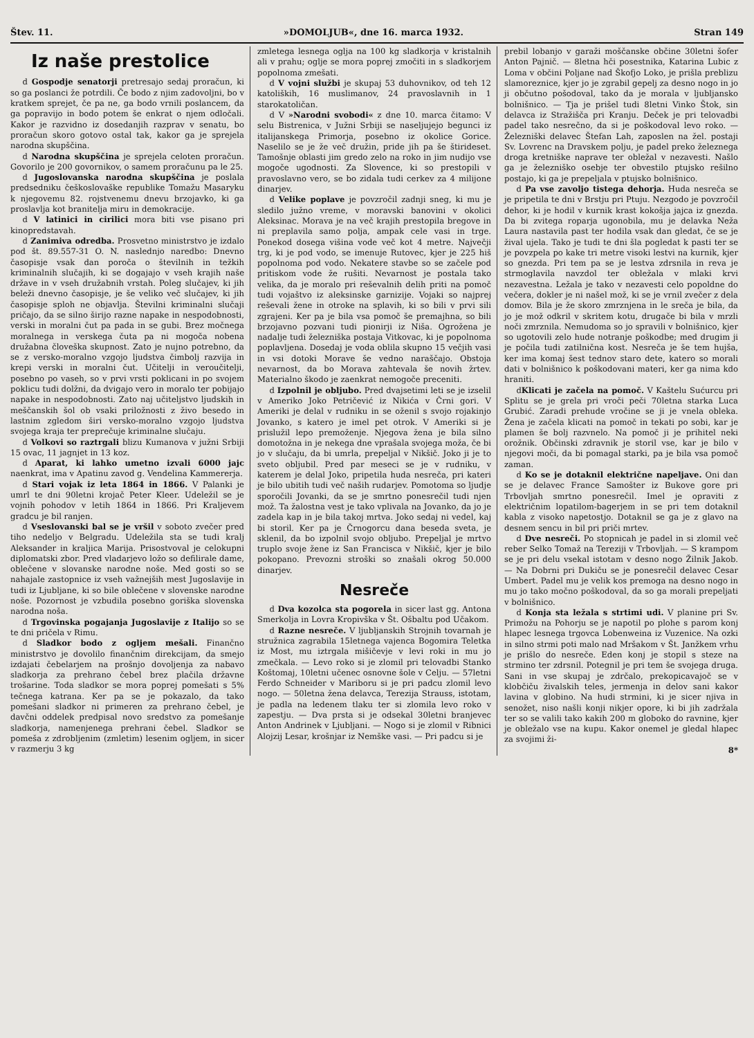Štev. 11. »DOMOLJUB«, dne 16. marca 1932. Stran 149
Iz naše prestolice
d Gospodje senatorji pretresajo sedaj proračun, ki so ga poslanci že potrdili. Če bodo z njim zadovoljni, bo v kratkem sprejet, če pa ne, ga bodo vrnili poslancem, da ga popravijo in bodo potem še enkrat o njem odločali. Kakor je razvidno iz dosedanjih razprav v senatu, bo proračun skoro gotovo ostal tak, kakor ga je sprejela narodna skupščina.
d Narodna skupščina je sprejela celoten proračun. Govorilo je 200 govornikov, o samem proračunu pa le 25.
d Jugoslovanska narodna skupščina je poslala predsedniku češkoslovaške republike Tomažu Masaryku k njegovemu 82. rojstvenemu dnevu brzojavko, ki ga proslavlja kot branitelja miru in demokracije.
d V latinici in cirilici mora biti vse pisano pri kinopredstavah.
d Zanimiva odredba. Prosvetno ministrstvo je izdalo pod št. 89.557-31 O. N. naslednjo naredbo: Dnevno časopisje vsak dan poroča o številnih in težkih kriminalnih slučajih, ki se dogajajo v vseh krajih naše države in v vseh družabnih vrstah. Poleg slučajev, ki jih beleži dnevno časopisje, je še veliko več slučajev, ki jih časopisje sploh ne objavlja. Številni kriminalni slučaji pričajo, da se silno širijo razne napake in nespodobnosti, verski in moralni čut pa pada in se gubi. Brez močnega moralnega in verskega čuta pa ni mogoča nobena družabna človeška skupnost. Zato je nujno potrebno, da se z versko-moralno vzgojo ljudstva čimbolj razvija in krepi verski in moralni čut. Učitelji in veroučitelji, posebno po vaseh, so v prvi vrsti poklicani in po svojem poklicu tudi dolžni, da dvigajo vero in moralo ter pobijajo napake in nespodobnosti. Zato naj učiteljstvo ljudskih in meščanskih šol ob vsaki priložnosti z živo besedo in lastnim zgledom širi versko-moralno vzgojo ljudstva svojega kraja ter preprečuje kriminalne slučaju.
d Volkovi so raztrgali blizu Kumanova v južni Srbiji 15 ovac, 11 jagnjet in 13 koz.
d Aparat, ki lahko umetno izvali 6000 jajc naenkrat, ima v Apatinu zavod g. Vendelina Kammererja.
d Stari vojak iz leta 1864 in 1866. V Palanki je umrl te dni 90letni krojač Peter Kleer. Udeležil se je vojnih pohodov v letih 1864 in 1866. Pri Kraljevem gradcu je bil ranjen.
d Vseslovanski bal se je vršil v soboto zvečer pred tiho nedeljo v Belgradu. Udeležila sta se tudi kralj Aleksander in kraljica Marija. Prisostvoval je celokupni diplomatski zbor. Pred vladarjevo ložo so defilirale dame, oblečene v slovanske narodne noše. Med gosti so se nahajale zastopnice iz vseh važnejših mest Jugoslavije in tudi iz Ljubljane, ki so bile oblečene v slovenske narodne noše. Pozornost je vzbudila posebno goriška slovenska narodna noša.
d Trgovinska pogajanja Jugoslavije z Italijo so se te dni pričela v Rimu.
d Sladkor bodo z ogljem mešali. Finančno ministrstvo je dovolilo finančnim direkcijam, da smejo izdajati čebelarjem na prošnjo dovoljenja za nabavo sladkorja za prehrano čebel brez plačila državne trošarine. Toda sladkor se mora poprej pomešati s 5% tečnega katrana. Ker pa se je pokazalo, da tako pomešani sladkor ni primeren za prehrano čebel, je davčni oddelek predpisal novo sredstvo za pomešanje sladkorja, namenjenega prehrani čebel. Sladkor se pomeša z zdrobljenim (zmletim) lesenim ogljem, in sicer v razmerju 3 kg
zmletega lesnega oglja na 100 kg sladkorja v kristalnih ali v prahu; oglje se mora poprej zmočiti in s sladkorjem popolnoma zmešati.
d V vojni službi je skupaj 53 duhovnikov, od teh 12 katoliških, 16 muslimanov, 24 pravoslavnih in 1 starokatoličan.
d V »Narodni svobodi« z dne 10. marca čitamo: V selu Bistrenica, v Južni Srbiji se naseljujejo begunci iz italijanskega Primorja, posebno iz okolice Gorice. Naselilo se je že več družin, pride jih pa še štirideset. Tamošnje oblasti jim gredo zelo na roko in jim nudijo vse mogoče ugodnosti. Za Slovence, ki so prestopili v pravoslavno vero, se bo zidala tudi cerkev za 4 milijone dinarjev.
d Velike poplave je povzročil zadnji sneg, ki mu je sledilo južno vreme, v moravski banovini v okolici Aleksinac. Morava je na več krajih prestopila bregove in ni preplavila samo polja, ampak cele vasi in trge. Ponekod dosega višina vode več kot 4 metre. Največji trg, ki je pod vodo, se imenuje Rutovec, kjer je 225 hiš popolnoma pod vodo. Nekatere stavbe so se začele pod pritiskom vode že rušiti. Nevarnost je postala tako velika, da je moralo pri reševalnih delih priti na pomoč tudi vojaštvo iz aleksinske garnizije. Vojaki so najprej reševali žene in otroke na splavih, ki so bili v prvi sili zgrajeni. Ker pa je bila vsa pomoč še premajhna, so bili brzojavno pozvani tudi pionirji iz Niša. Ogrožena je nadalje tudi železniška postaja Vitkovac, ki je popolnoma poplavljena. Dosedaj je voda oblila skupno 15 večjih vasi in vsi dotoki Morave še vedno naraščajo. Obstoja nevarnost, da bo Morava zahtevala še novih žrtev. Materialno škodo je zaenkrat nemogoče preceniti.
d Izpolnil je obljubo. Pred dvajsetimi leti se je izselil v Ameriko Joko Petričević iz Nikića v Črni gori. V Ameriki je delal v rudniku in se oženil s svojo rojakinjo Jovanko, s katero je imel pet otrok. V Ameriki si je prislužil lepo premoženje. Njegova žena je bila silno domotožna in je nekega dne vprašala svojega moža, če bi jo v slučaju, da bi umrla, prepeljal v Nikšič. Joko ji je to sveto obljubil. Pred par meseci se je v rudniku, v katerem je delal Joko, pripetila huda nesreča, pri kateri je bilo ubitih tudi več naših rudarjev. Pomotoma so ljudje sporočili Jovanki, da se je smrtno ponesrečil tudi njen mož. Ta žalostna vest je tako vplivala na Jovanko, da jo je zadela kap in je bila takoj mrtva. Joko sedaj ni vedel, kaj bi storil. Ker pa je Črnogorcu dana beseda sveta, je sklenil, da bo izpolnil svojo obljubo. Prepeljal je mrtvo truplo svoje žene iz San Francisca v Nikšič, kjer je bilo pokopano. Prevozni stroški so znašali okrog 50.000 dinarjev.
Nesreče
d Dva kozolca sta pogorela in sicer last gg. Antona Smerkolja in Lovra Kropivška v Št. Ošbaltu pod Učakom.
d Razne nesreče. V ljubljanskih Strojnih tovarnah je stružnica zagrabila 15letnega vajenca Bogomira Teletka iz Most, mu iztrgala mišičevje v levi roki in mu jo zmečkala. — Levo roko si je zlomil pri telovadbi Stanko Koštomaj, 10letni učenec osnovne šole v Celju. — 57letni Ferdo Schneider v Mariboru si je pri padcu zlomil levo nogo. — 50letna žena delavca, Terezija Strauss, istotam, je padla na ledenem tlaku ter si zlomila levo roko v zapestju. — Dva prsta si je odsekal 30letni branjevec Anton Andrinek v Ljubljani. — Nogo si je zlomil v Ribnici Alojzij Lesar, krošnjar iz Nemške vasi. — Pri padcu si je
prebil lobanjo v garaži moščanske občine 30letni šofer Anton Pajnič. — 8letna hči posestnika, Katarina Lubic z Loma v občini Poljane nad Škofjo Loko, je prišla preblizu slamoreznice, kjer jo je zgrabil gepelj za desno nogo in jo ji občutno pošodoval, tako da je morala v ljubljansko bolnišnico. — Tja je prišel tudi 8letni Vinko Štok, sin delavca iz Stražišča pri Kranju. Deček je pri telovadbi padel tako nesrečno, da si je poškodoval levo roko. — Železniški delavec Štefan Lah, zaposlen na žel. postaji Sv. Lovrenc na Dravskem polju, je padel preko železnega droga kretniške naprave ter obležal v nezavesti. Našlo ga je železniško osebje ter obvestilo ptujsko rešilno postajo, ki ga je prepeljala v ptujsko bolnišnico.
d Pa vse zavoljo tistega dehorja. Huda nesreča se je pripetila te dni v Brstju pri Ptuju. Nezgodo je povzročil dehor, ki je hodil v kurnik krast kokošja jajca iz gnezda. Da bi zvitega roparja ugonobila, mu je delavka Neža Laura nastavila past ter hodila vsak dan gledat, če se je žival ujela. Tako je tudi te dni šla pogledat k pasti ter se je povzpela po kake tri metre visoki lestvi na kurnik, kjer so gnezda. Pri tem pa se je lestva zdrsnila in reva je strmoglavila navzdol ter obležala v mlaki krvi nezavestna. Ležala je tako v nezavesti celo popoldne do večera, dokler je ni našel mož, ki se je vrnil zvečer z dela domov. Bila je že skoro zmrznjena in le sreča je bila, da jo je mož odkril v skritem kotu, drugače bi bila v mrzli noči zmrznila. Nemudoma so jo spravili v bolnišnico, kjer so ugotovili zelo hude notranje poškodbe; med drugim ji je počila tudi zatilnična kost. Nesreča je še tem hujša, ker ima komaj šest tednov staro dete, katero so morali dati v bolnišnico k poškodovani materi, ker ga nima kdo hraniti.
dKlicati je začela na pomoč. V Kaštelu Sućurcu pri Splitu se je grela pri vroči peči 70letna starka Luca Grubić. Zaradi prehude vročine se ji je vnela obleka. Žena je začela klicati na pomoč in tekati po sobi, kar je plamen še bolj razvnelo. Na pomoč ji je prihitel neki orožnik. Občinski zdravnik je storil vse, kar je bilo v njegovi moči, da bi pomagal starki, pa je bila vsa pomoč zaman.
d Ko se je dotaknil električne napeljave. Oni dan se je delavec France Samošter iz Bukove gore pri Trbovljah smrtno ponesrečil. Imel je opraviti z električnim lopatilom-bagerjem in se pri tem dotaknil kabla z visoko napetostjo. Dotaknil se ga je z glavo na desnem sencu in bil pri priči mrtev.
d Dve nesreči. Po stopnicah je padel in si zlomil več reber Selko Tomaž na Tereziji v Trbovljah. — S krampom se je pri delu vsekal istotam v desno nogo Žilnik Jakob. — Na Dobrni pri Dukiču se je ponesrečil delavec Cesar Umbert. Padel mu je velik kos premoga na desno nogo in mu jo tako močno poškodoval, da so ga morali prepeljati v bolnišnico.
d Konja sta ležala s strtimi udi. V planine pri Sv. Primožu na Pohorju se je napotil po plohe s parom konj hlapec lesnega trgovca Lobenweina iz Vuzenice. Na ozki in silno strmi poti malo nad Mršakom v Št. Janžkem vrhu je prišlo do nesreče. Eden konj je stopil s steze na strmino ter zdrsnil. Potegnil je pri tem še svojega druga. Sani in vse skupaj je zdrčalo, prekopicavajoč se v klobčiču živalskih teles, jermenja in delov sani kakor lavina v globino. Na hudi strmini, ki je sicer njiva in senožet, niso našli konji nikjer opore, ki bi jih zadržala ter so se valili tako kakih 200 m globoko do ravnine, kjer je obležalo vse na kupu. Kakor onemel je gledal hlapec za svojimi ži-
8*